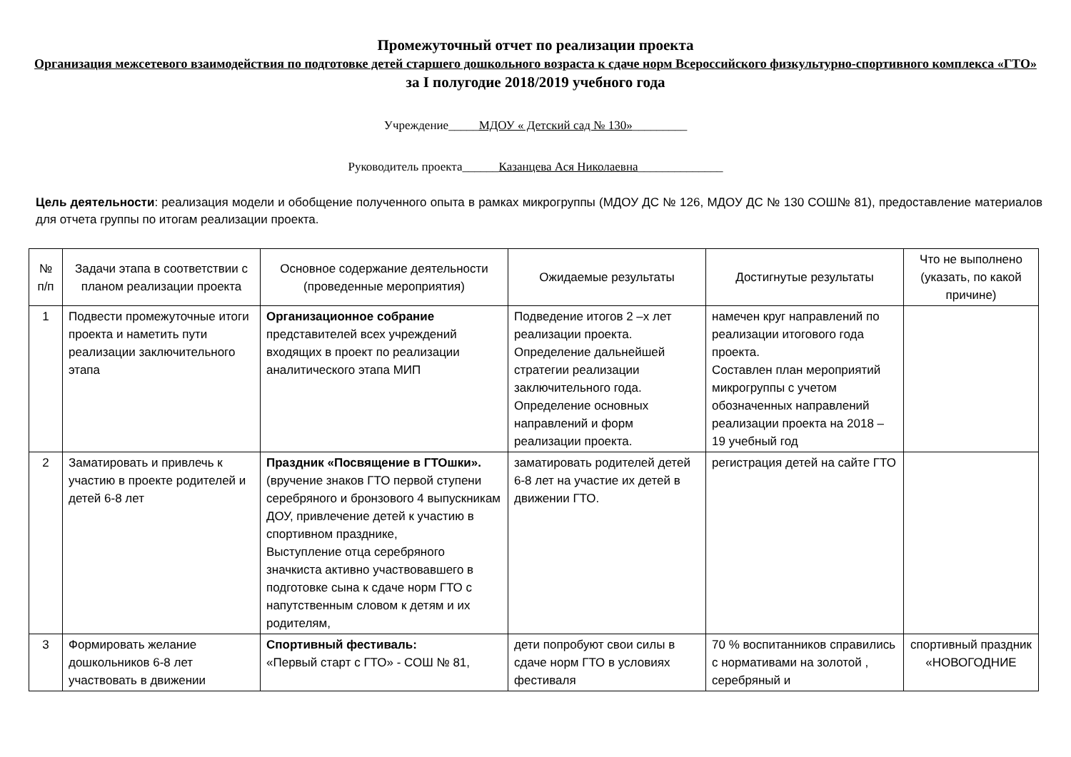Промежуточный отчет по реализации проекта
Организация межсетевого взаимодействия по подготовке детей старшего дошкольного возраста к сдаче норм Всероссийского физкультурно-спортивного комплекса «ГТО»
за I полугодие 2018/2019 учебного года
Учреждение_____МДОУ « Детский сад № 130»_________
Руководитель проекта______Казанцева Ася Николаевна______________
Цель деятельности: реализация модели и обобщение полученного опыта в рамках микрогруппы (МДОУ ДС № 126, МДОУ ДС № 130 СОШ№ 81), предоставление материалов для отчета группы по итогам реализации проекта.
| № п/п | Задачи этапа в соответствии с планом реализации проекта | Основное содержание деятельности (проведенные мероприятия) | Ожидаемые результаты | Достигнутые результаты | Что не выполнено (указать, по какой причине) |
| --- | --- | --- | --- | --- | --- |
| 1 | Подвести промежуточные итоги проекта и наметить пути реализации заключительного этапа | Организационное собрание представителей всех учреждений входящих в проект по реализации аналитического этапа МИП | Подведение итогов 2 –х лет реализации проекта. Определение дальнейшей стратегии реализации заключительного года. Определение основных направлений и форм реализации проекта. | намечен круг направлений по реализации итогового года проекта. Составлен план мероприятий микрогруппы с учетом обозначенных направлений реализации проекта на 2018 – 19 учебный год | |
| 2 | Заматировать и привлечь к участию в проекте родителей и детей 6-8 лет | Праздник «Посвящение в ГТОшки». (вручение знаков ГТО первой ступени серебряного и бронзового 4 выпускникам ДОУ, привлечение детей к участию в спортивном празднике, Выступление отца серебряного значкиста активно участвовавшего в подготовке сына к сдаче норм ГТО с напутственным словом к детям и их родителям, | заматировать родителей детей 6-8 лет на участие их детей в движении ГТО. | регистрация детей на сайте ГТО | |
| 3 | Формировать желание дошкольников 6-8 лет участвовать в движении | Спортивный фестиваль: «Первый старт с ГТО» - СОШ № 81, | дети попробуют свои силы в сдаче норм ГТО в условиях фестиваля | 70 % воспитанников справились с нормативами на золотой , серебряный и | спортивный праздник «НОВОГОДНИЕ |